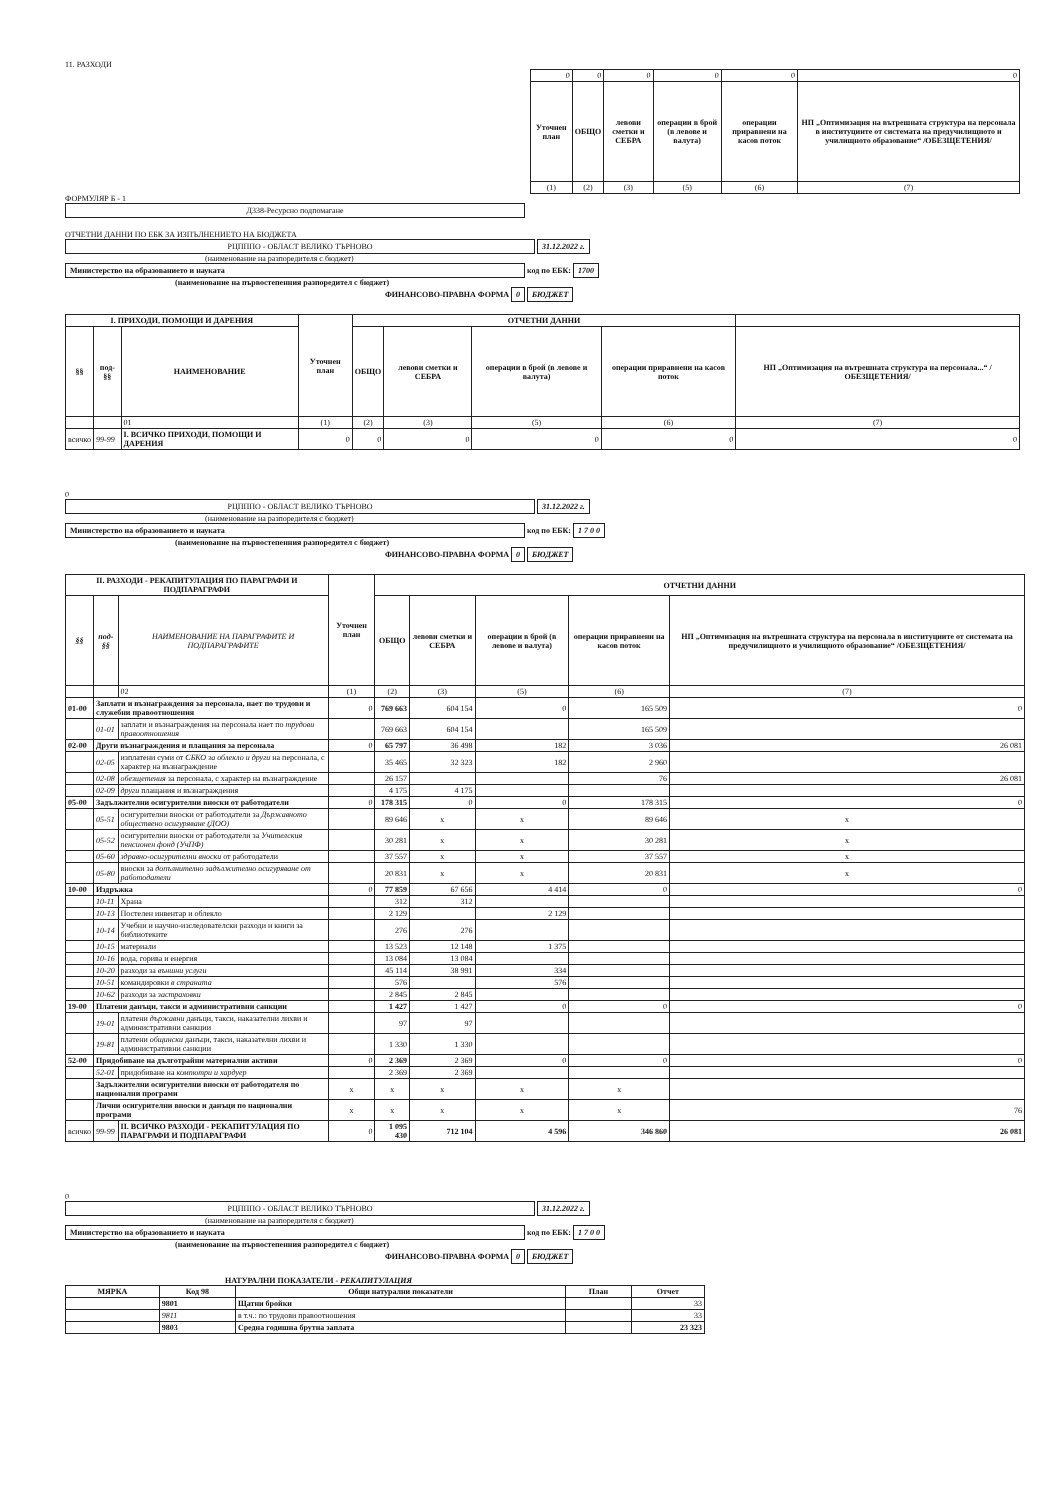11. РАЗХОДИ
| 0 | 0 | 0 | 0 | 0 | 0 |
| Уточнен план | ОБЩО | левови сметки и СЕБРА | операции в брой (в левове и валута) | операции приравнени на касов поток | НП „Оптимизация на вътрешната структура на персонала в институциите от системата на предучилищното и училищното образование“ /ОБЕЗЩЕТЕНИЯ/ |
| (1) | (2) | (3) | (5) | (6) | (7) |
ФОРМУЛЯР Б - 1
Д338-Ресурсно подпомагане
ОТЧЕТНИ ДАННИ ПО ЕБК ЗА ИЗПЪЛНЕНИЕТО НА БЮДЖЕТА
РЦПППО - ОБЛАСТ ВЕЛИКО ТЪРНОВО 31.12.2022 г.
(наименование на разпоредителя с бюджет)
Министерство на образованието и науката код по ЕБК: 1700
(наименование на първостепенния разпоредител с бюджет)
ФИНАНСОВО-ПРАВНА ФОРМА 0 БЮДЖЕТ
| I. ПРИХОДИ, ПОМОЩИ И ДАРЕНИЯ | | | Уточнен план | ОТЧЕТНИ ДАННИ | | | | | |
| --- | --- | --- | --- | --- | --- | --- | --- | --- | --- |
| §§ | под-§§ | НАИМЕНОВАНИЕ | | ОБЩО | левови сметки и СЕБРА | операции в брой (в левове и валута) | операции приравнени на касов поток | НП „Оптимизация на вътрешната структура на персонала...“ /ОБЕЗЩЕТЕНИЯ/ | |
| | | 01 | (1) | (2) | (3) | (5) | (6) | (7) | |
| всичко | 99-99 | I. ВСИЧКО ПРИХОДИ, ПОМОЩИ И ДАРЕНИЯ | 0 | 0 | 0 | 0 | 0 | 0 | |
0
РЦПППО - ОБЛАСТ ВЕЛИКО ТЪРНОВО 31.12.2022 г.
(наименование на разпоредителя с бюджет)
Министерство на образованието и науката код по ЕБК: 1 7 0 0
(наименование на първостепенния разпоредител с бюджет)
ФИНАНСОВО-ПРАВНА ФОРМА 0 БЮДЖЕТ
| II. РАЗХОДИ - РЕКАПИТУЛАЦИЯ ПО ПАРАГРАФИ И ПОДПАРАГРАФИ | | | Уточнен план | ОТЧЕТНИ ДАННИ | | | | |
| --- | --- | --- | --- | --- | --- | --- | --- | --- |
| §§ | под-§§ | НАИМЕНОВАНИЕ НА ПАРАГРАФИТЕ И ПОДПАРАГРАФИТЕ | | ОБЩО | левови сметки и СЕБРА | операции в брой (в левове и валута) | операции приравнени на касов поток | НП „Оптимизация на вътрешната структура на персонала в институциите от системата на предучилищното и училищното образование“ /ОБЕЗЩЕТЕНИЯ/ |
| | | 02 | (1) | (2) | (3) | (5) | (6) | (7) |
| 01-00 | Заплати и възнаграждения за персонала, нает по трудови и служебни правоотношения | | 0 | 769 663 | 604 154 | 0 | 165 509 | 0 |
| | 01-01 | заплати и възнаграждения на персонала нает по трудови правоотношения | | 769 663 | 604 154 | | 165 509 | |
| 02-00 | Други възнаграждения и плащания за персонала | | 0 | 65 797 | 36 498 | 182 | 3 036 | 26 081 |
| | 02-05 | изплатени суми от СБКО за облекло и други на персонала, с характер на възнаграждение | | 35 465 | 32 323 | 182 | 2 960 | |
| | 02-08 | обезщетения за персонала, с характер на възнаграждение | | 26 157 | | | 76 | 26 081 |
| | 02-09 | други плащания и възнаграждения | | 4 175 | 4 175 | | | |
| 05-00 | Задължителни осигурителни вноски от работодатели | | 0 | 178 315 | 0 | 0 | 178 315 | 0 |
| | 05-51 | осигурителни вноски от работодатели за Държавното обществено осигуряване (ДОО) | | 89 646 | x | x | 89 646 | x |
| | 05-52 | осигурителни вноски от работодатели за Учителския пенсионен фонд (УчПФ) | | 30 281 | x | x | 30 281 | x |
| | 05-60 | здравно-осигурителни вноски от работодатели | | 37 557 | x | x | 37 557 | x |
| | 05-80 | вноски за допълнително задължително осигуряване от работодатели | | 20 831 | x | x | 20 831 | x |
| 10-00 | Издръжка | | 0 | 77 859 | 67 656 | 4 414 | 0 | 0 |
| | 10-11 | Храна | | 312 | 312 | | | |
| | 10-13 | Постелен инвентар и облекло | | 2 129 | | 2 129 | | |
| | 10-14 | Учебни и научно-изследователски разходи и книги за библиотеките | | 276 | 276 | | | |
| | 10-15 | материали | | 13 523 | 12 148 | 1 375 | | |
| | 10-16 | вода, горива и енергия | | 13 084 | 13 084 | | | |
| | 10-20 | разходи за външни услуги | | 45 114 | 38 991 | 334 | | |
| | 10-51 | командировки в страната | | 576 | | 576 | | |
| | 10-62 | разходи за застраховки | | 2 845 | 2 845 | | | |
| 19-00 | Платени данъци, такси и административни санкции | | | 1 427 | 1 427 | 0 | 0 | 0 |
| | 19-01 | платени държавни данъци, такси, наказателни лихви и административни санкции | | 97 | 97 | | | |
| | 19-81 | платени общински данъци, такси, наказателни лихви и административни санкции | | 1 330 | 1 330 | | | |
| 52-00 | Придобиване на дълготрайни материални активи | | 0 | 2 369 | 2 369 | 0 | 0 | 0 |
| | 52-01 | придобиване на компютри и хардуер | | 2 369 | 2 369 | | | |
| | Задължителни осигурителни вноски от работодателя по национални програми | | x | x | x | x | x | |
| | Лични осигурителни вноски и данъци по национални програми | | x | x | x | x | x | 76 |
| всичко | 99-99 | II. ВСИЧКО РАЗХОДИ - РЕКАПИТУЛАЦИЯ ПО ПАРАГРАФИ И ПОДПАРАГРАФИ | 0 | 1 095 430 | 712 104 | 4 596 | 346 860 | 26 081 |
0
РЦПППО - ОБЛАСТ ВЕЛИКО ТЪРНОВО 31.12.2022 г.
(наименование на разпоредителя с бюджет)
Министерство на образованието и науката код по ЕБК: 1 7 0 0
(наименование на първостепенния разпоредител с бюджет)
ФИНАНСОВО-ПРАВНА ФОРМА 0 БЮДЖЕТ
НАТУРАЛНИ ПОКАЗАТЕЛИ - РЕКАПИТУЛАЦИЯ
| МЯРКА | Код 98 | Общи натурални показатели | План | Отчет |
| --- | --- | --- | --- | --- |
| | 9801 | Щатни бройки | | 33 |
| | 9811 | в т.ч.: по трудови правоотношения | | 33 |
| | 9803 | Средна годишна брутна заплата | | 23 323 |